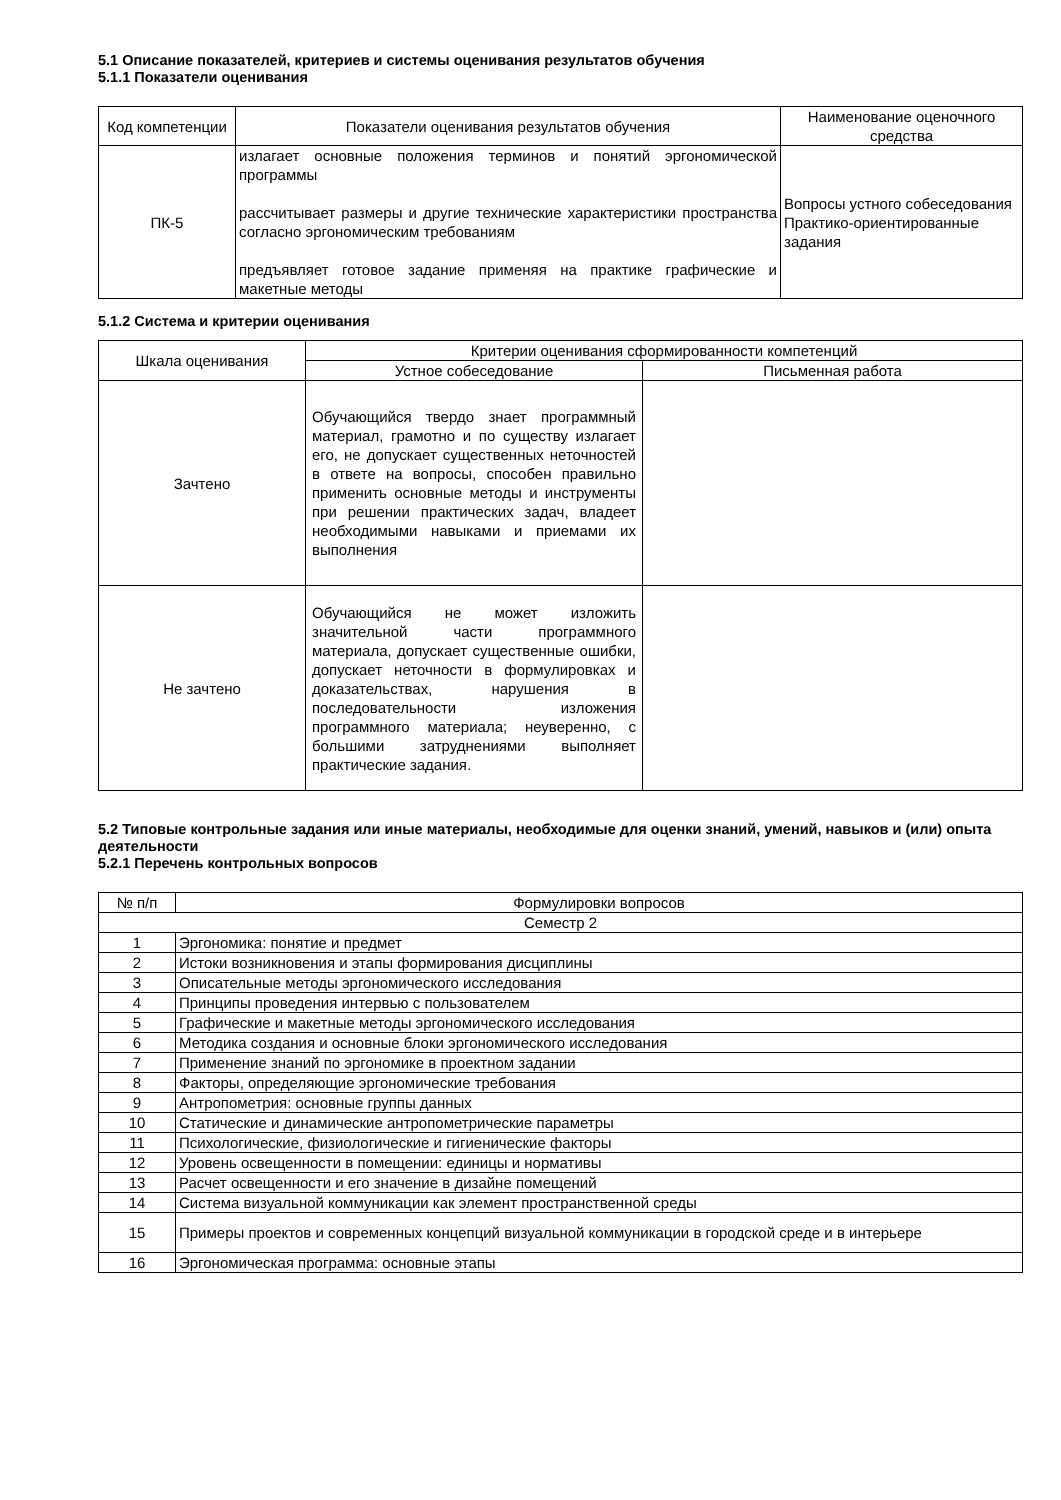5.1 Описание показателей, критериев и системы оценивания результатов обучения
5.1.1 Показатели оценивания
| Код компетенции | Показатели оценивания результатов обучения | Наименование оценочного средства |
| --- | --- | --- |
| ПК-5 | излагает основные положения терминов и понятий эргономической программы рассчитывает размеры и другие технические характеристики пространства согласно эргономическим требованиям предъявляет готовое задание применяя на практике графические и макетные методы | Вопросы устного собеседования Практико-ориентированные задания |
5.1.2 Система и критерии оценивания
| Шкала оценивания | Критерии оценивания сформированности компетенций | |
| --- | --- | --- |
| | Устное собеседование | Письменная работа |
| Зачтено | Обучающийся твердо знает программный материал, грамотно и по существу излагает его, не допускает существенных неточностей в ответе на вопросы, способен правильно применить основные методы и инструменты при решении практических задач, владеет необходимыми навыками и приемами их выполнения | |
| Не зачтено | Обучающийся не может изложить значительной части программного материала, допускает существенные ошибки, допускает неточности в формулировках и доказательствах, нарушения в последовательности изложения программного материала; неуверенно, с большими затруднениями выполняет практические задания. | |
5.2 Типовые контрольные задания или иные материалы, необходимые для оценки знаний, умений, навыков и (или) опыта деятельности
5.2.1 Перечень контрольных вопросов
| № п/п | Формулировки вопросов |
| --- | --- |
| Семестр 2 | |
| 1 | Эргономика: понятие и предмет |
| 2 | Истоки возникновения и этапы формирования дисциплины |
| 3 | Описательные методы эргономического исследования |
| 4 | Принципы проведения интервью с пользователем |
| 5 | Графические и макетные методы эргономического исследования |
| 6 | Методика создания и основные блоки эргономического исследования |
| 7 | Применение знаний по эргономике в проектном задании |
| 8 | Факторы, определяющие эргономические требования |
| 9 | Антропометрия: основные группы данных |
| 10 | Статические и динамические антропометрические параметры |
| 11 | Психологические, физиологические и гигиенические факторы |
| 12 | Уровень освещенности в помещении: единицы и нормативы |
| 13 | Расчет освещенности и его значение в дизайне помещений |
| 14 | Система визуальной коммуникации как элемент пространственной среды |
| 15 | Примеры проектов и современных концепций визуальной коммуникации в городской среде и в интерьере |
| 16 | Эргономическая программа: основные этапы |